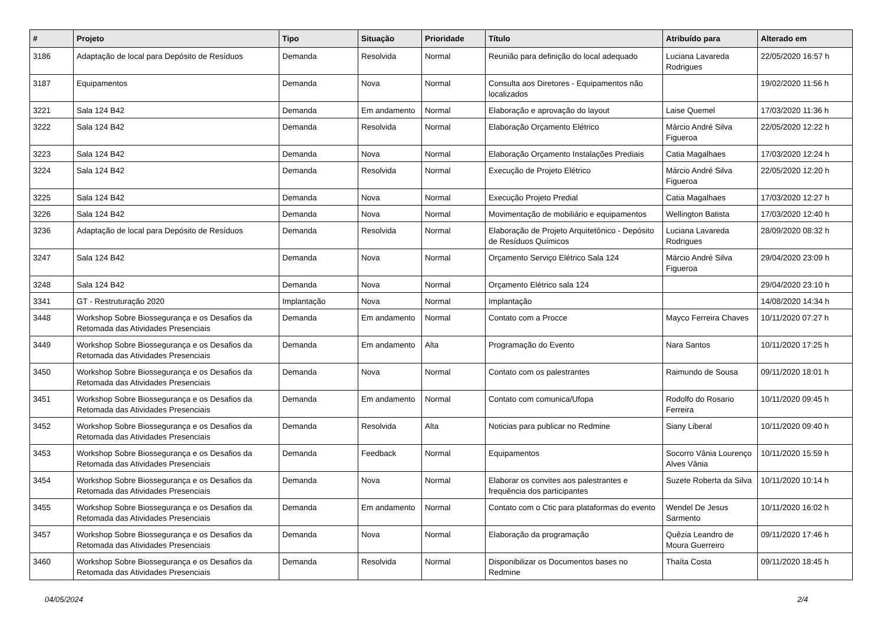| # | Projeto | Tipo | Situação | Prioridade | Título | Atribuído para | Alterado em |
| --- | --- | --- | --- | --- | --- | --- | --- |
| 3186 | Adaptação de local para Depósito de Resíduos | Demanda | Resolvida | Normal | Reunião para definição do local adequado | Luciana Lavareda Rodrigues | 22/05/2020 16:57 h |
| 3187 | Equipamentos | Demanda | Nova | Normal | Consulta aos Diretores - Equipamentos não localizados | | 19/02/2020 11:56 h |
| 3221 | Sala 124 B42 | Demanda | Em andamento | Normal | Elaboração e aprovação do layout | Laise Quemel | 17/03/2020 11:36 h |
| 3222 | Sala 124 B42 | Demanda | Resolvida | Normal | Elaboração Orçamento Elétrico | Márcio André Silva Figueroa | 22/05/2020 12:22 h |
| 3223 | Sala 124 B42 | Demanda | Nova | Normal | Elaboração Orçamento Instalações Prediais | Catia Magalhaes | 17/03/2020 12:24 h |
| 3224 | Sala 124 B42 | Demanda | Resolvida | Normal | Execução de Projeto Elétrico | Márcio André Silva Figueroa | 22/05/2020 12:20 h |
| 3225 | Sala 124 B42 | Demanda | Nova | Normal | Execução Projeto Predial | Catia Magalhaes | 17/03/2020 12:27 h |
| 3226 | Sala 124 B42 | Demanda | Nova | Normal | Movimentação de mobiliário e equipamentos | Wellington Batista | 17/03/2020 12:40 h |
| 3236 | Adaptação de local para Depósito de Resíduos | Demanda | Resolvida | Normal | Elaboração de Projeto Arquitetônico - Depósito de Resíduos Químicos | Luciana Lavareda Rodrigues | 28/09/2020 08:32 h |
| 3247 | Sala 124 B42 | Demanda | Nova | Normal | Orçamento Serviço Elétrico Sala 124 | Márcio André Silva Figueroa | 29/04/2020 23:09 h |
| 3248 | Sala 124 B42 | Demanda | Nova | Normal | Orçamento Elétrico sala 124 | | 29/04/2020 23:10 h |
| 3341 | GT - Restruturação 2020 | Implantação | Nova | Normal | Implantação | | 14/08/2020 14:34 h |
| 3448 | Workshop Sobre Biossegurança e os Desafios da Retomada das Atividades Presenciais | Demanda | Em andamento | Normal | Contato com a Procce | Mayco Ferreira Chaves | 10/11/2020 07:27 h |
| 3449 | Workshop Sobre Biossegurança e os Desafios da Retomada das Atividades Presenciais | Demanda | Em andamento | Alta | Programação do Evento | Nara Santos | 10/11/2020 17:25 h |
| 3450 | Workshop Sobre Biossegurança e os Desafios da Retomada das Atividades Presenciais | Demanda | Nova | Normal | Contato com os palestrantes | Raimundo de Sousa | 09/11/2020 18:01 h |
| 3451 | Workshop Sobre Biossegurança e os Desafios da Retomada das Atividades Presenciais | Demanda | Em andamento | Normal | Contato com comunica/Ufopa | Rodolfo do Rosario Ferreira | 10/11/2020 09:45 h |
| 3452 | Workshop Sobre Biossegurança e os Desafios da Retomada das Atividades Presenciais | Demanda | Resolvida | Alta | Noticias para publicar no Redmine | Siany Liberal | 10/11/2020 09:40 h |
| 3453 | Workshop Sobre Biossegurança e os Desafios da Retomada das Atividades Presenciais | Demanda | Feedback | Normal | Equipamentos | Socorro Vânia Lourenço Alves Vânia | 10/11/2020 15:59 h |
| 3454 | Workshop Sobre Biossegurança e os Desafios da Retomada das Atividades Presenciais | Demanda | Nova | Normal | Elaborar os convites aos palestrantes e frequência dos participantes | Suzete Roberta da Silva | 10/11/2020 10:14 h |
| 3455 | Workshop Sobre Biossegurança e os Desafios da Retomada das Atividades Presenciais | Demanda | Em andamento | Normal | Contato com o Ctic para plataformas do evento | Wendel De Jesus Sarmento | 10/11/2020 16:02 h |
| 3457 | Workshop Sobre Biossegurança e os Desafios da Retomada das Atividades Presenciais | Demanda | Nova | Normal | Elaboração da programação | Quêzia Leandro de Moura Guerreiro | 09/11/2020 17:46 h |
| 3460 | Workshop Sobre Biossegurança e os Desafios da Retomada das Atividades Presenciais | Demanda | Resolvida | Normal | Disponibilizar os Documentos bases no Redmine | Thaíta Costa | 09/11/2020 18:45 h |
04/05/2024 2/4